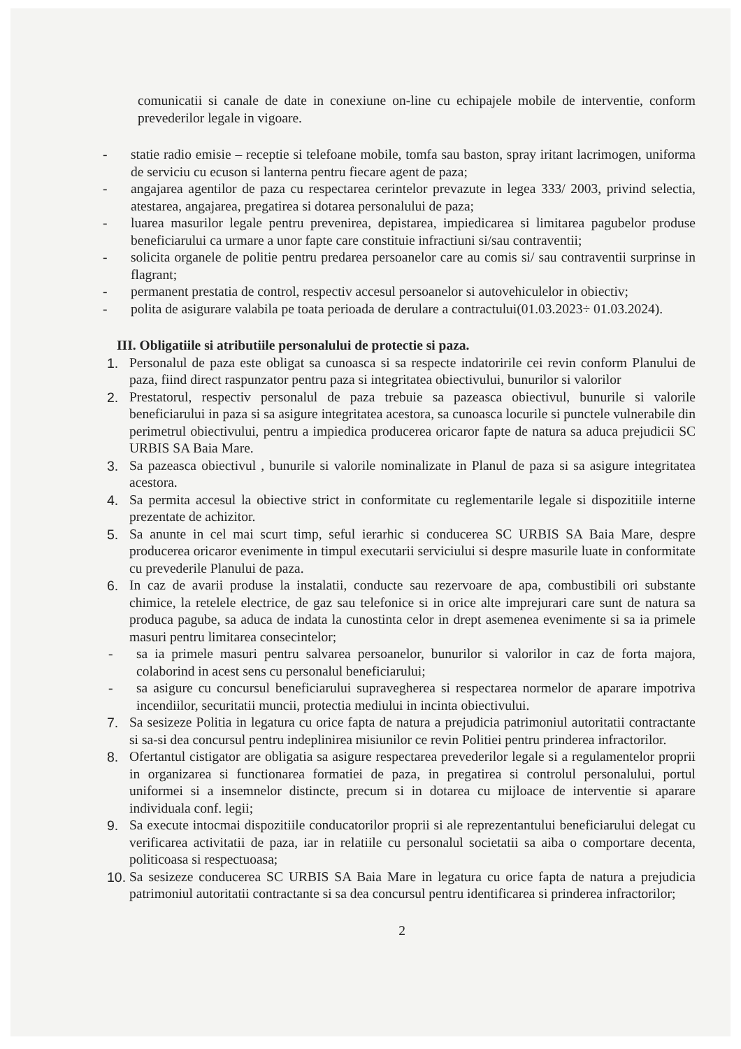comunicatii si canale de date in conexiune on-line cu echipajele mobile de interventie, conform prevederilor legale in vigoare.
- statie radio emisie – receptie si telefoane mobile, tomfa sau baston, spray iritant lacrimogen, uniforma de serviciu cu ecuson si lanterna pentru fiecare agent de paza;
- angajarea agentilor de paza cu respectarea cerintelor prevazute in legea 333/ 2003, privind selectia, atestarea, angajarea, pregatirea si dotarea personalului de paza;
- luarea masurilor legale pentru prevenirea, depistarea, impiedicarea si limitarea pagubelor produse beneficiarului ca urmare a unor fapte care constituie infractiuni si/sau contraventii;
- solicita organele de politie pentru predarea persoanelor care au comis si/ sau contraventii surprinse in flagrant;
- permanent prestatia de control, respectiv accesul persoanelor si autovehiculelor in obiectiv;
- polita de asigurare valabila pe toata perioada de derulare a contractului(01.03.2023÷ 01.03.2024).
III. Obligatiile si atributiile personalului de protectie si paza.
1. Personalul de paza este obligat sa cunoasca si sa respecte indatoririle cei revin conform Planului de paza, fiind direct raspunzator pentru paza si integritatea obiectivului, bunurilor si valorilor
2. Prestatorul, respectiv personalul de paza trebuie sa pazeasca obiectivul, bunurile si valorile beneficiarului in paza si sa asigure integritatea acestora, sa cunoasca locurile si punctele vulnerabile din perimetrul obiectivului, pentru a impiedica producerea oricaror fapte de natura sa aduca prejudicii SC URBIS SA Baia Mare.
3. Sa pazeasca obiectivul , bunurile si valorile nominalizate in Planul de paza si sa asigure integritatea acestora.
4. Sa permita accesul la obiective strict in conformitate cu reglementarile legale si dispozitiile interne prezentate de achizitor.
5. Sa anunte in cel mai scurt timp, seful ierarhic si conducerea SC URBIS SA Baia Mare, despre producerea oricaror evenimente in timpul executarii serviciului si despre masurile luate in conformitate cu prevederile Planului de paza.
6. In caz de avarii produse la instalatii, conducte sau rezervoare de apa, combustibili ori substante chimice, la retelele electrice, de gaz sau telefonice si in orice alte imprejurari care sunt de natura sa produca pagube, sa aduca de indata la cunostinta celor in drept asemenea evenimente si sa ia primele masuri pentru limitarea consecintelor;
- sa ia primele masuri pentru salvarea persoanelor, bunurilor si valorilor in caz de forta majora, colaborind in acest sens cu personalul beneficiarului;
- sa asigure cu concursul beneficiarului supravegherea si respectarea normelor de aparare impotriva incendiilor, securitatii muncii, protectia mediului in incinta obiectivului.
7. Sa sesizeze Politia in legatura cu orice fapta de natura a prejudicia patrimoniul autoritatii contractante si sa-si dea concursul pentru indeplinirea misiunilor ce revin Politiei pentru prinderea infractorilor.
8. Ofertantul cistigator are obligatia sa asigure respectarea prevederilor legale si a regulamentelor proprii in organizarea si functionarea formatiei de paza, in pregatirea si controlul personalului, portul uniformei si a insemnelor distincte, precum si in dotarea cu mijloace de interventie si aparare individuala conf. legii;
9. Sa execute intocmai dispozitiile conducatorilor proprii si ale reprezentantului beneficiarului delegat cu verificarea activitatii de paza, iar in relatiile cu personalul societatii sa aiba o comportare decenta, politicoasa si respectuoasa;
10. Sa sesizeze conducerea SC URBIS SA Baia Mare in legatura cu orice fapta de natura a prejudicia patrimoniul autoritatii contractante si sa dea concursul pentru identificarea si prinderea infractorilor;
2